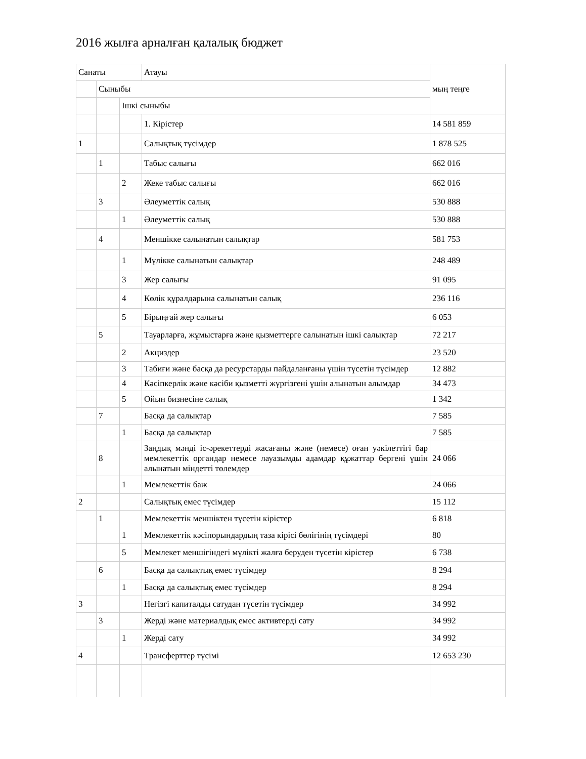2016 жылға арналған қалалық бюджет
| Санаты | | | Атауы | мың теңге |
| --- | --- | --- | --- | --- |
| | Сыныбы | | | |
| | | Ішкі сыныбы | | |
| | | | 1. Кірістер | 14 581 859 |
| 1 | | | Салықтық түсімдер | 1 878 525 |
| | 1 | | Табыс салығы | 662 016 |
| | | 2 | Жеке табыс салығы | 662 016 |
| | 3 | | Әлеуметтік салық | 530 888 |
| | | 1 | Әлеуметтік салық | 530 888 |
| | 4 | | Меншікке салынатын салықтар | 581 753 |
| | | 1 | Мүлікке салынатын салықтар | 248 489 |
| | | 3 | Жер салығы | 91 095 |
| | | 4 | Көлік құралдарына салынатын салық | 236 116 |
| | | 5 | Бірыңғай жер салығы | 6 053 |
| | 5 | | Тауарларға, жұмыстарға және қызметтерге салынатын ішкі салықтар | 72 217 |
| | | 2 | Акцизд­ер | 23 520 |
| | | 3 | Табиғи және басқа да ресурстарды пайдаланғаны үшін түсетін түсімдер | 12 882 |
| | | 4 | Кәсіпкерлік және кәсіби қызметті жүргізгені үшін алынатын алымдар | 34 473 |
| | | 5 | Ойын бизнесіне салық | 1 342 |
| | 7 | | Басқа да салықтар | 7 585 |
| | | 1 | Басқа да салықтар | 7 585 |
| | 8 | | Заңдық мәнді іс-әрекеттерді жасағаны және (немесе) оған уәкілеттігі бар мемлекеттік органдар немесе лауазымды адамдар құжаттар бергені үшін алынатын міндетті төлемдер | 24 066 |
| | | 1 | Мемлекеттік баж | 24 066 |
| 2 | | | Салықтық емес түсімдер | 15 112 |
| | 1 | | Мемлекеттік меншіктен түсетін кірістер | 6 818 |
| | | 1 | Мемлекеттік кәсіпорындардың таза кірісі бөлігінің түсімдері | 80 |
| | | 5 | Мемлекет меншігіндегі мүлікті жалға беруден түсетін кірістер | 6 738 |
| | 6 | | Басқа да салықтық емес түсімдер | 8 294 |
| | | 1 | Басқа да салықтық емес түсімдер | 8 294 |
| 3 | | | Негізгі капиталды сатудан түсетін түсімдер | 34 992 |
| | 3 | | Жерді және материалдық емес активтерді сату | 34 992 |
| | | 1 | Жерді сату | 34 992 |
| 4 | | | Трансферттер түсімі | 12 653 230 |